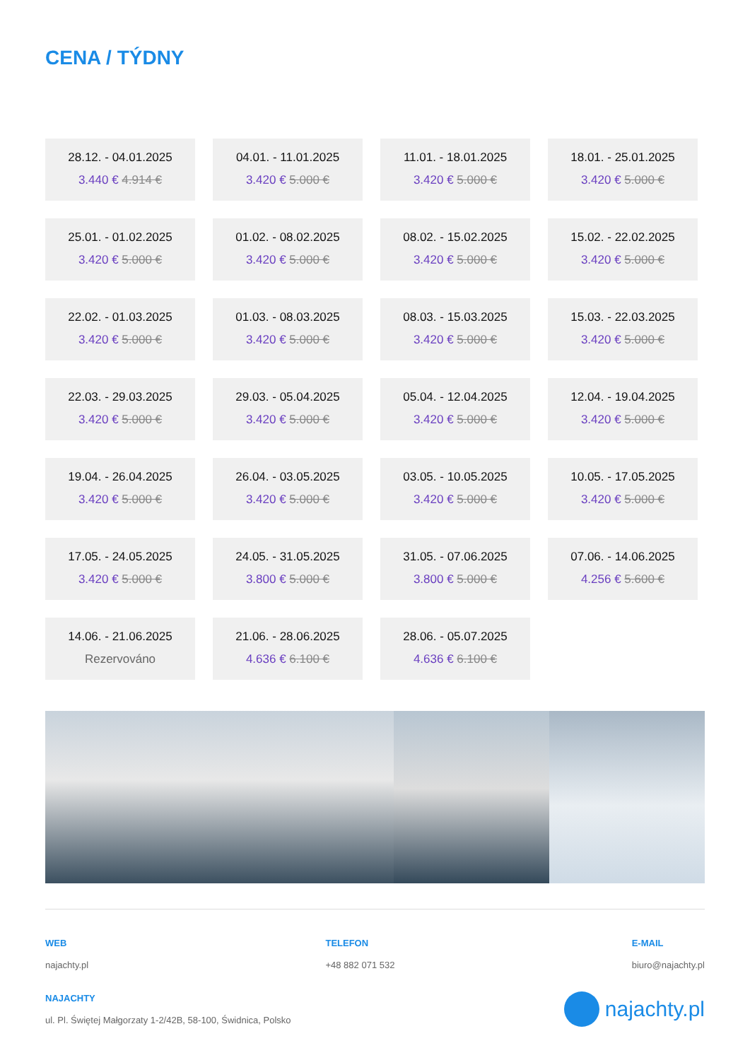CENA / TÝDNY
28.12. - 04.01.2025
3.440 € 4.914 €
04.01. - 11.01.2025
3.420 € 5.000 €
11.01. - 18.01.2025
3.420 € 5.000 €
18.01. - 25.01.2025
3.420 € 5.000 €
25.01. - 01.02.2025
3.420 € 5.000 €
01.02. - 08.02.2025
3.420 € 5.000 €
08.02. - 15.02.2025
3.420 € 5.000 €
15.02. - 22.02.2025
3.420 € 5.000 €
22.02. - 01.03.2025
3.420 € 5.000 €
01.03. - 08.03.2025
3.420 € 5.000 €
08.03. - 15.03.2025
3.420 € 5.000 €
15.03. - 22.03.2025
3.420 € 5.000 €
22.03. - 29.03.2025
3.420 € 5.000 €
29.03. - 05.04.2025
3.420 € 5.000 €
05.04. - 12.04.2025
3.420 € 5.000 €
12.04. - 19.04.2025
3.420 € 5.000 €
19.04. - 26.04.2025
3.420 € 5.000 €
26.04. - 03.05.2025
3.420 € 5.000 €
03.05. - 10.05.2025
3.420 € 5.000 €
10.05. - 17.05.2025
3.420 € 5.000 €
17.05. - 24.05.2025
3.420 € 5.000 €
24.05. - 31.05.2025
3.800 € 5.000 €
31.05. - 07.06.2025
3.800 € 5.000 €
07.06. - 14.06.2025
4.256 € 5.600 €
14.06. - 21.06.2025
Rezervováno
21.06. - 28.06.2025
4.636 € 6.100 €
28.06. - 05.07.2025
4.636 € 6.100 €
WEB
najachty.pl
TELEFON
+48 882 071 532
E-MAIL
biuro@najachty.pl
NAJACHTY
ul. Pl. Świętej Małgorzaty 1-2/42B, 58-100, Świdnica, Polsko
najachty.pl